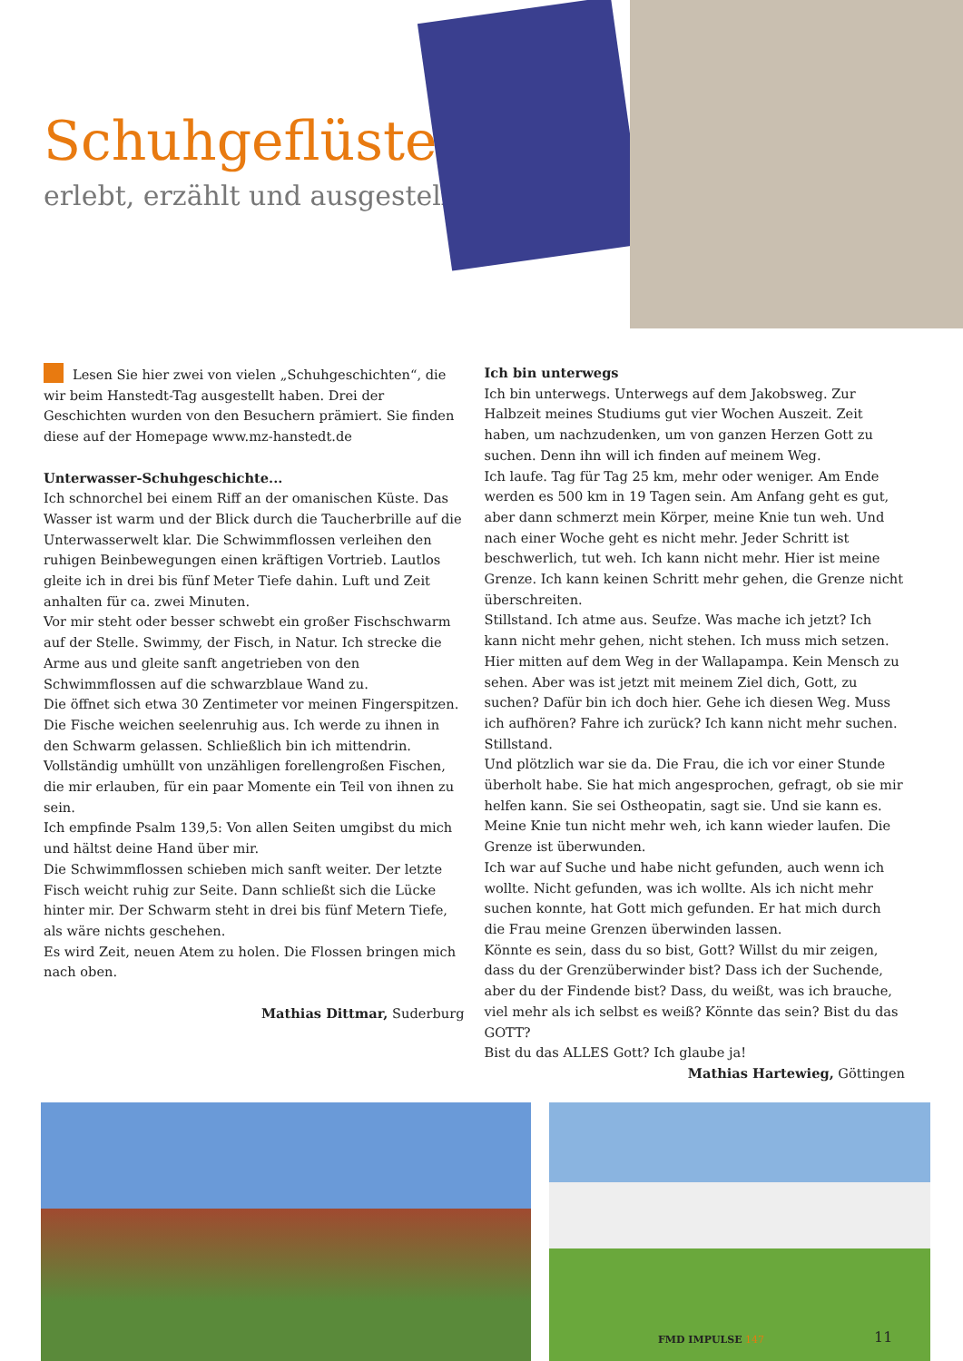Schuhgeflüster
erlebt, erzählt und ausgestellt
Lesen Sie hier zwei von vielen „Schuhgeschichten“, die wir beim Hanstedt-Tag ausgestellt haben. Drei der Geschichten wurden von den Besuchern prämiert. Sie finden diese auf der Homepage www.mz-hanstedt.de
Unterwasser-Schuhgeschichte...
Ich schnorchel bei einem Riff an der omanischen Küste. Das Wasser ist warm und der Blick durch die Taucherbrille auf die Unterwasserwelt klar. Die Schwimmflossen verleihen den ruhigen Beinbewegungen einen kräftigen Vortrieb. Lautlos gleite ich in drei bis fünf Meter Tiefe dahin. Luft und Zeit anhalten für ca. zwei Minuten.
Vor mir steht oder besser schwebt ein großer Fischschwarm auf der Stelle. Swimmy, der Fisch, in Natur. Ich strecke die Arme aus und gleite sanft angetrieben von den Schwimmflossen auf die schwarzblaue Wand zu.
Die öffnet sich etwa 30 Zentimeter vor meinen Fingerspitzen. Die Fische weichen seelenruhig aus. Ich werde zu ihnen in den Schwarm gelassen. Schließlich bin ich mittendrin. Vollständig umhüllt von unzähligen forellengroßen Fischen, die mir erlauben, für ein paar Momente ein Teil von ihnen zu sein.
Ich empfinde Psalm 139,5: Von allen Seiten umgibst du mich und hältst deine Hand über mir.
Die Schwimmflossen schieben mich sanft weiter. Der letzte Fisch weicht ruhig zur Seite. Dann schließt sich die Lücke hinter mir. Der Schwarm steht in drei bis fünf Metern Tiefe, als wäre nichts geschehen.
Es wird Zeit, neuen Atem zu holen. Die Flossen bringen mich nach oben.
Mathias Dittmar, Suderburg
Ich bin unterwegs
Ich bin unterwegs. Unterwegs auf dem Jakobsweg. Zur Halbzeit meines Studiums gut vier Wochen Auszeit. Zeit haben, um nachzudenken, um von ganzen Herzen Gott zu suchen. Denn ihn will ich finden auf meinem Weg.
Ich laufe. Tag für Tag 25 km, mehr oder weniger. Am Ende werden es 500 km in 19 Tagen sein. Am Anfang geht es gut, aber dann schmerzt mein Körper, meine Knie tun weh. Und nach einer Woche geht es nicht mehr. Jeder Schritt ist beschwerlich, tut weh. Ich kann nicht mehr. Hier ist meine Grenze. Ich kann keinen Schritt mehr gehen, die Grenze nicht überschreiten.
Stillstand. Ich atme aus. Seufze. Was mache ich jetzt? Ich kann nicht mehr gehen, nicht stehen. Ich muss mich setzen. Hier mitten auf dem Weg in der Wallapampa. Kein Mensch zu sehen. Aber was ist jetzt mit meinem Ziel dich, Gott, zu suchen? Dafür bin ich doch hier. Gehe ich diesen Weg. Muss ich aufhören? Fahre ich zurück? Ich kann nicht mehr suchen. Stillstand.
Und plötzlich war sie da. Die Frau, die ich vor einer Stunde überholt habe. Sie hat mich angesprochen, gefragt, ob sie mir helfen kann. Sie sei Ostheopatin, sagt sie. Und sie kann es. Meine Knie tun nicht mehr weh, ich kann wieder laufen. Die Grenze ist überwunden.
Ich war auf Suche und habe nicht gefunden, auch wenn ich wollte. Nicht gefunden, was ich wollte. Als ich nicht mehr suchen konnte, hat Gott mich gefunden. Er hat mich durch die Frau meine Grenzen überwinden lassen.
Könnte es sein, dass du so bist, Gott? Willst du mir zeigen, dass du der Grenzüberwinder bist? Dass ich der Suchende, aber du der Findende bist? Dass, du weißt, was ich brauche, viel mehr als ich selbst es weiß? Könnte das sein? Bist du das GOTT?
Bist du das ALLES Gott? Ich glaube ja!
Mathias Hartewieg, Göttingen
FMD IMPULSE 147 11